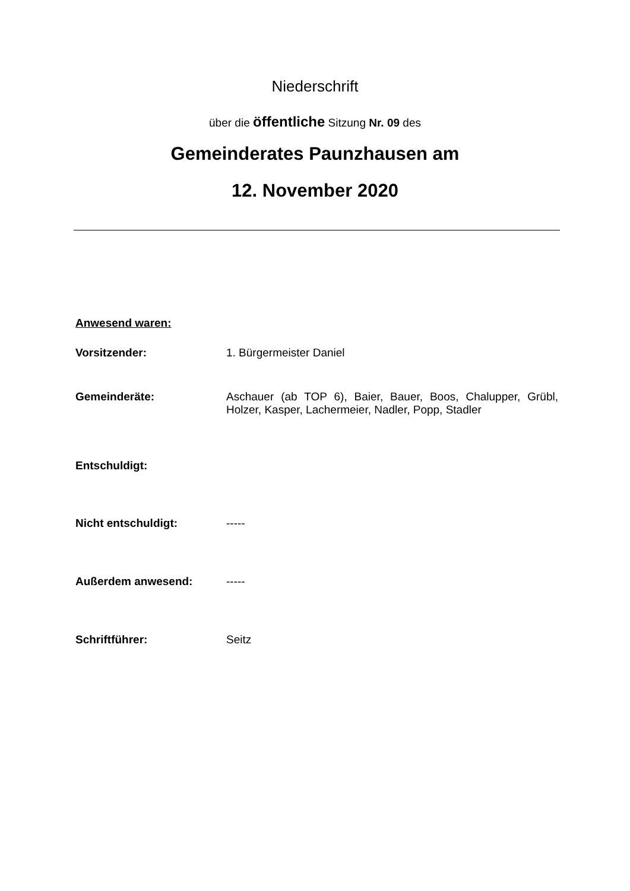Niederschrift
über die öffentliche Sitzung Nr. 09 des
Gemeinderates Paunzhausen am
12. November 2020
Anwesend waren:
Vorsitzender: 1. Bürgermeister Daniel
Gemeinderäte: Aschauer (ab TOP 6), Baier, Bauer, Boos, Chalupper, Grübl, Holzer, Kasper, Lachermeier, Nadler, Popp, Stadler
Entschuldigt:
Nicht entschuldigt: -----
Außerdem anwesend: -----
Schriftführer: Seitz